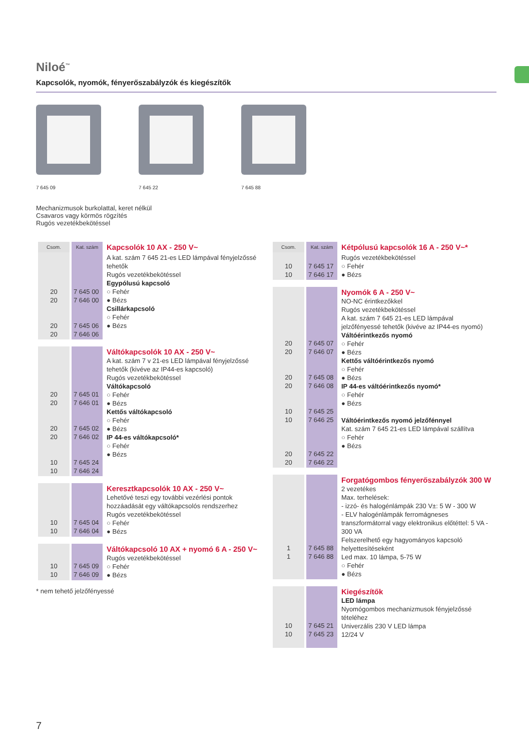Niloé<sup>™</sup>
Kapcsolók, nyomók, fényerőszabályzók és kiegészítők
7 645 09 7 645 22 7 645 88
Mechanizmusok burkolattal, keret nélkül
Csavaros vagy körmös rögzítés
Rugós vezetékbekötéssel
| Csom. | Kat. szám | Kapcsolók 10 AX - 250 V~ |
| 20 20 20 20 | 7 645 00 7 646 00 7 645 06 7 646 06 | A kat. szám 7 645 21-es LED lámpával fényjelzőssé tehetők Rugós vezetékbekötéssel Egypólusú kapcsoló ○ Fehér ● Bézs Csillárkapcsoló ○ Fehér ● Bézs |
| 20 20 20 20 10 10 | 7 645 01 7 646 01 7 645 02 7 646 02 7 645 24 7 646 24 | Váltókapcsolók 10 AX - 250 V~ A kat. szám 7 v 21-es LED lámpával fényjelzőssé tehetők (kivéve az IP44-es kapcsoló) Rugós vezetékbekötéssel Váltókapcsoló ○ Fehér ● Bézs Kettős váltókapcsoló ○ Fehér ● Bézs IP 44-es váltókapcsoló* ○ Fehér ● Bézs |
| 10 10 | 7 645 04 7 646 04 | Keresztkapcsolók 10 AX - 250 V~ Lehetővé teszi egy további vezérlési pontok hozzáadását egy váltókapcsolós rendszerhez Rugós vezetékbekötéssel ○ Fehér ● Bézs |
| 10 10 | 7 645 09 7 646 09 | Váltókapcsoló 10 AX + nyomó 6 A - 250 V~ Rugós vezetékbekötéssel ○ Fehér ● Bézs |
* nem tehető jelzőfényessé
| Csom. | Kat. szám | Kétpólusú kapcsolók 16 A - 250 V~* |
| 10 10 | 7 645 17 7 646 17 | Rugós vezetékbekötéssel ○ Fehér ● Bézs |
| 20 20 20 20 10 10 20 20 | 7 645 07 7 646 07 7 645 08 7 646 08 7 645 25 7 646 25 7 645 22 7 646 22 | Nyomók 6 A - 250 V~ NO-NC érintkezőkkel Rugós vezetékbekötéssel A kat. szám 7 645 21-es LED lámpával jelzőfényessé tehetők (kivéve az IP44-es nyomó) Váltóérintkezős nyomó ○ Fehér ● Bézs Kettős váltóérintkezős nyomó ○ Fehér ● Bézs IP 44-es váltóérintkezős nyomó* ○ Fehér ● Bézs Váltóérintkezős nyomó jelzőfénnyel Kat. szám 7 645 21-es LED lámpával szállítva ○ Fehér ● Bézs |
| 1 1 | 7 645 88 7 646 88 | Forgatógombos fényerőszabályzók 300 W 2 vezetékes Max. terhelések: - izzó- és halogénlámpák 230 V±: 5 W - 300 W - ELV halogénlámpák ferromágneses transzformátorral vagy elektronikus előtéttel: 5 VA - 300 VA Felszerelhető egy hagyományos kapcsoló helyettesítéseként Led max. 10 lámpa, 5-75 W ○ Fehér ● Bézs |
| 10 10 | 7 645 21 7 645 23 | Kiegészítők LED lámpa Nyomógombos mechanizmusok fényjelzőssé tételéhez Univerzális 230 V LED lámpa 12/24 V |
7